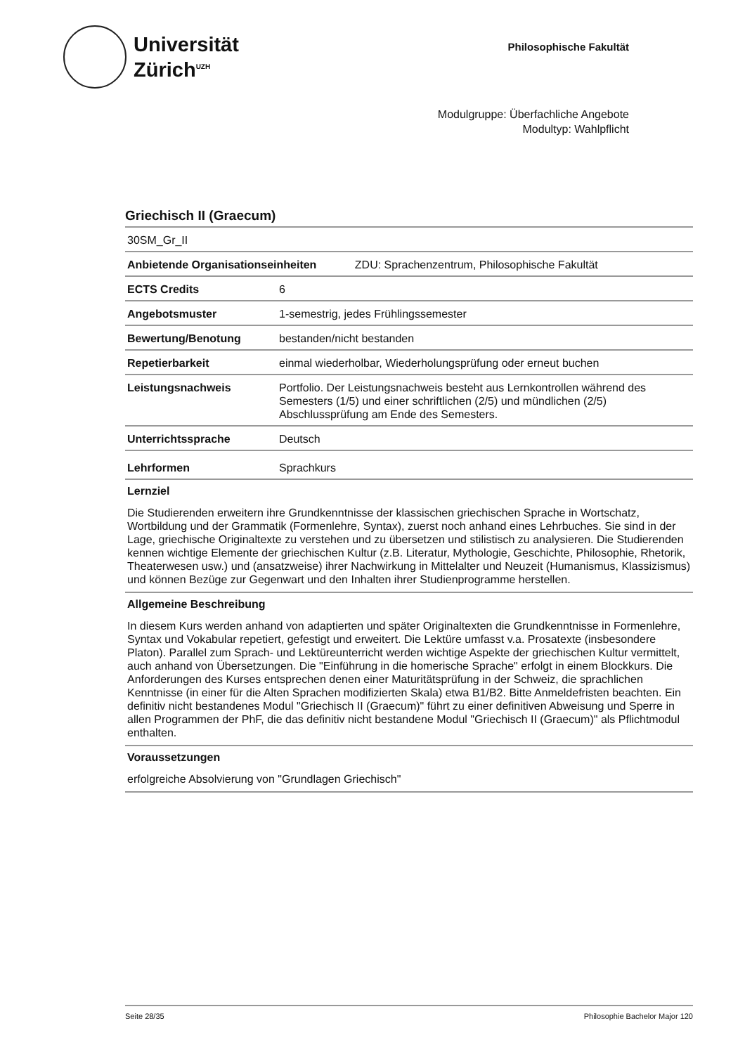Universität
Zürich<sup>UZH</sup>
Philosophische Fakultät
Modulgruppe: Überfachliche Angebote
Modultyp: Wahlpflicht
Griechisch II (Graecum)
| 30SM_Gr_II | |
| Anbietende Organisationseinheiten ZDU: Sprachenzentrum, Philosophische Fakultät | |
| ECTS Credits | 6 |
| Angebotsmuster | 1-semestrig, jedes Frühlingssemester |
| Bewertung/Benotung | bestanden/nicht bestanden |
| Repetierbarkeit | einmal wiederholbar, Wiederholungsprüfung oder erneut buchen |
| Leistungsnachweis | Portfolio. Der Leistungsnachweis besteht aus Lernkontrollen während des Semesters (1/5) und einer schriftlichen (2/5) und mündlichen (2/5) Abschlussprüfung am Ende des Semesters. |
| Unterrichtssprache | Deutsch |
| Lehrformen | Sprachkurs |
Lernziel
Die Studierenden erweitern ihre Grundkenntnisse der klassischen griechischen Sprache in Wortschatz, Wortbildung und der Grammatik (Formenlehre, Syntax), zuerst noch anhand eines Lehrbuches. Sie sind in der Lage, griechische Originaltexte zu verstehen und zu übersetzen und stilistisch zu analysieren. Die Studierenden kennen wichtige Elemente der griechischen Kultur (z.B. Literatur, Mythologie, Geschichte, Philosophie, Rhetorik, Theaterwesen usw.) und (ansatzweise) ihrer Nachwirkung in Mittelalter und Neuzeit (Humanismus, Klassizismus) und können Bezüge zur Gegenwart und den Inhalten ihrer Studienprogramme herstellen.
Allgemeine Beschreibung
In diesem Kurs werden anhand von adaptierten und später Originaltexten die Grundkenntnisse in Formenlehre, Syntax und Vokabular repetiert, gefestigt und erweitert. Die Lektüre umfasst v.a. Prosatexte (insbesondere Platon). Parallel zum Sprach- und Lektüreunterricht werden wichtige Aspekte der griechischen Kultur vermittelt, auch anhand von Übersetzungen. Die "Einführung in die homerische Sprache" erfolgt in einem Blockkurs. Die Anforderungen des Kurses entsprechen denen einer Maturitätsprüfung in der Schweiz, die sprachlichen Kenntnisse (in einer für die Alten Sprachen modifizierten Skala) etwa B1/B2. Bitte Anmeldefristen beachten. Ein definitiv nicht bestandenes Modul "Griechisch II (Graecum)" führt zu einer definitiven Abweisung und Sperre in allen Programmen der PhF, die das definitiv nicht bestandene Modul "Griechisch II (Graecum)" als Pflichtmodul enthalten.
Voraussetzungen
erfolgreiche Absolvierung von "Grundlagen Griechisch"
Seite 28/35 Philosophie Bachelor Major 120